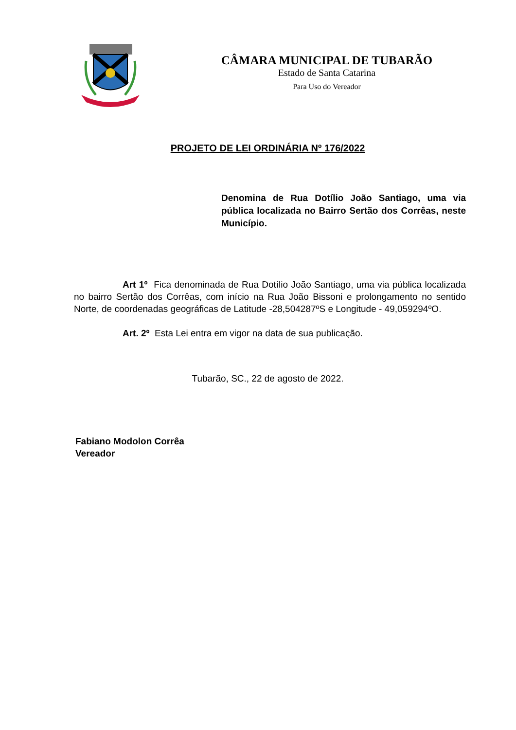CÂMARA MUNICIPAL DE TUBARÃO
Estado de Santa Catarina
Para Uso do Vereador
PROJETO DE LEI ORDINÁRIA Nº 176/2022
Denomina de Rua Dotílio João Santiago, uma via pública localizada no Bairro Sertão dos Corrêas, neste Município.
Art 1º Fica denominada de Rua Dotílio João Santiago, uma via pública localizada no bairro Sertão dos Corrêas, com início na Rua João Bissoni e prolongamento no sentido Norte, de coordenadas geográficas de Latitude -28,504287ºS e Longitude - 49,059294ºO.
Art. 2º Esta Lei entra em vigor na data de sua publicação.
Tubarão, SC., 22 de agosto de 2022.
Fabiano Modolon Corrêa
Vereador